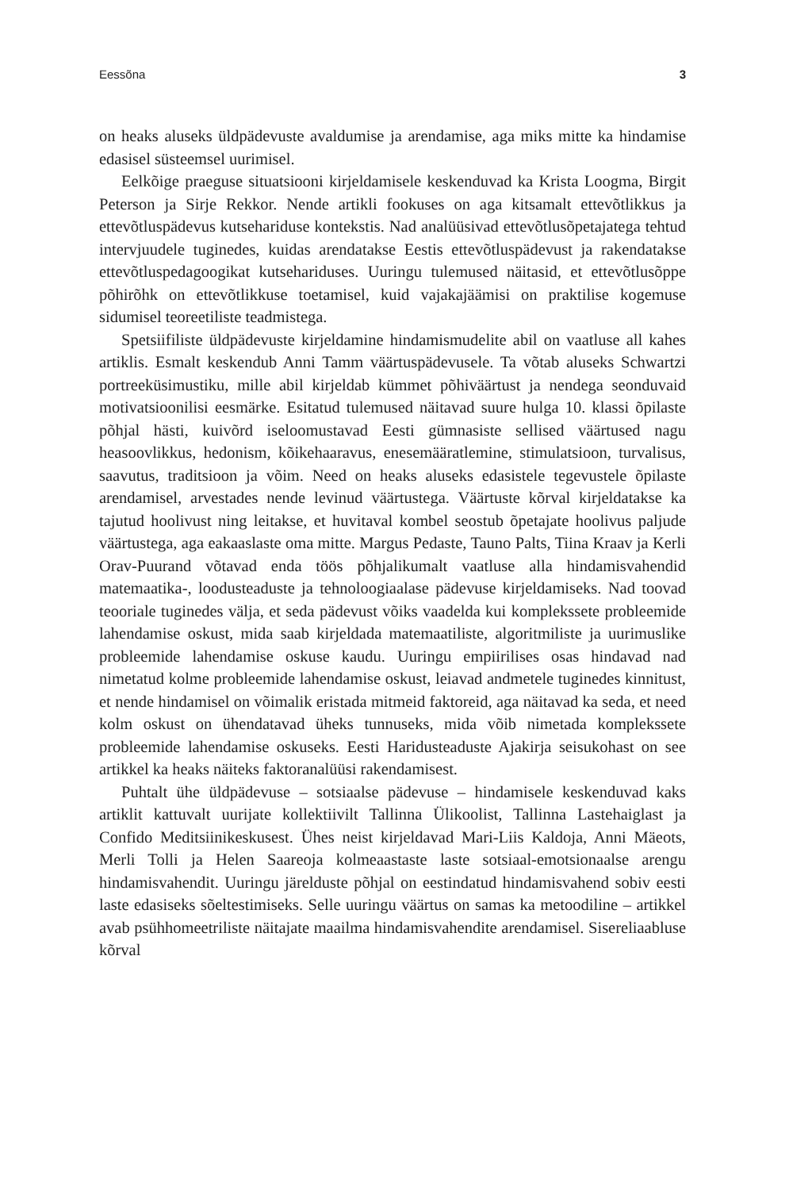Eessõna 3
on heaks aluseks üldpädevuste avaldumise ja arendamise, aga miks mitte ka hindamise edasisel süsteemsel uurimisel.
Eelkõige praeguse situatsiooni kirjeldamisele keskenduvad ka Krista Loogma, Birgit Peterson ja Sirje Rekkor. Nende artikli fookuses on aga kitsamalt ettevõtlikkus ja ettevõtluspädevus kutsehariduse kontekstis. Nad analüüsivad ettevõtlusõpetajatega tehtud intervjuudele tuginedes, kuidas arendatakse Eestis ettevõtluspädevust ja rakendatakse ettevõtluspedagoogikat kutsehariduses. Uuringu tulemused näitasid, et ettevõtlusõppe põhirõhk on ettevõtlikkuse toetamisel, kuid vajakajäämisi on praktilise kogemuse sidumisel teoreetiliste teadmistega.
Spetsiifiliste üldpädevuste kirjeldamine hindamismudelite abil on vaatluse all kahes artiklis. Esmalt keskendub Anni Tamm väärtuspädevusele. Ta võtab aluseks Schwartzi portreeküsimustiku, mille abil kirjeldab kümmet põhiväärtust ja nendega seonduvaid motivatsioonilisi eesmärke. Esitatud tulemused näitavad suure hulga 10. klassi õpilaste põhjal hästi, kuivõrd iseloomustavad Eesti gümnasiste sellised väärtused nagu heasoovlikkus, hedonism, kõikehaaravus, enesemääratlemine, stimulatsioon, turvalisus, saavutus, traditsioon ja võim. Need on heaks aluseks edasistele tegevustele õpilaste arendamisel, arvestades nende levinud väärtustega. Väärtuste kõrval kirjeldatakse ka tajutud hoolivust ning leitakse, et huvitaval kombel seostub õpetajate hoolivus paljude väärtustega, aga eakaaslaste oma mitte. Margus Pedaste, Tauno Palts, Tiina Kraav ja Kerli Orav-Puurand võtavad enda töös põhjalikumalt vaatluse alla hindamisvahendid matemaatika-, loodusteaduste ja tehnoloogiaalase pädevuse kirjeldamiseks. Nad toovad teooriale tuginedes välja, et seda pädevust võiks vaadelda kui komplekssete probleemide lahendamise oskust, mida saab kirjeldada matemaatiliste, algoritmiliste ja uurimuslike probleemide lahendamise oskuse kaudu. Uuringu empiirilises osas hindavad nad nimetatud kolme probleemide lahendamise oskust, leiavad andmetele tuginedes kinnitust, et nende hindamisel on võimalik eristada mitmeid faktoreid, aga näitavad ka seda, et need kolm oskust on ühendatavad üheks tunnuseks, mida võib nimetada komplekssete probleemide lahendamise oskuseks. Eesti Haridusteaduste Ajakirja seisukohast on see artikkel ka heaks näiteks faktoranalüüsi rakendamisest.
Puhtalt ühe üldpädevuse – sotsiaalse pädevuse – hindamisele keskenduvad kaks artiklit kattuvalt uurijate kollektiivilt Tallinna Ülikoolist, Tallinna Lastehaiglast ja Confido Meditsiinikeskusest. Ühes neist kirjeldavad Mari-Liis Kaldoja, Anni Mäeots, Merli Tolli ja Helen Saareoja kolmeaastaste laste sotsiaal-emotsionaalse arengu hindamisvahendit. Uuringu järelduste põhjal on eestindatud hindamisvahend sobiv eesti laste edasiseks sõeltestimiseks. Selle uuringu väärtus on samas ka metoodiline – artikkel avab psühhomeetriliste näitajate maailma hindamisvahendite arendamisel. Sisereliaabluse kõrval